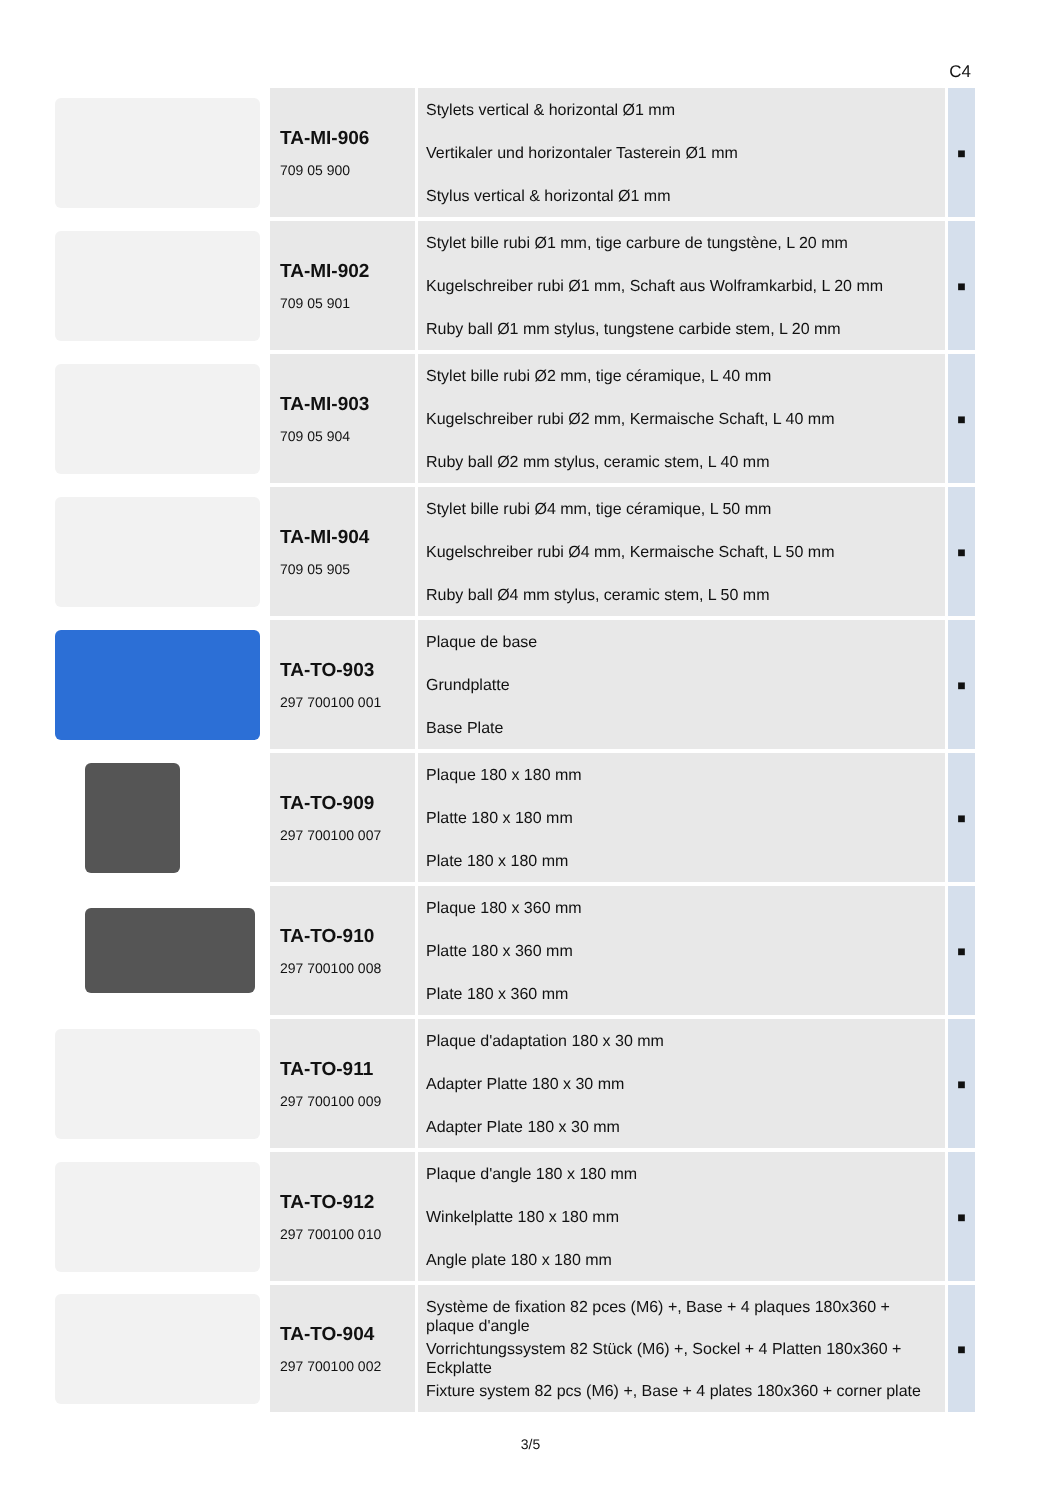C4
| | TA-MI-906 709 05 900 | Stylets vertical & horizontal Ø1 mm Vertikaler und horizontaler Tasterein Ø1 mm Stylus vertical & horizontal Ø1 mm | ■ |
| | TA-MI-902 709 05 901 | Stylet bille rubi Ø1 mm, tige carbure de tungstène, L 20 mm Kugelschreiber rubi Ø1 mm, Schaft aus Wolframkarbid, L 20 mm Ruby ball Ø1 mm stylus, tungstene carbide stem, L 20 mm | ■ |
| | TA-MI-903 709 05 904 | Stylet bille rubi Ø2 mm, tige céramique, L 40 mm Kugelschreiber rubi Ø2 mm, Kermaische Schaft, L 40 mm Ruby ball Ø2 mm stylus, ceramic stem, L 40 mm | ■ |
| | TA-MI-904 709 05 905 | Stylet bille rubi Ø4 mm, tige céramique, L 50 mm Kugelschreiber rubi Ø4 mm, Kermaische Schaft, L 50 mm Ruby ball Ø4 mm stylus, ceramic stem, L 50 mm | ■ |
| | TA-TO-903 297 700100 001 | Plaque de base Grundplatte Base Plate | ■ |
| | TA-TO-909 297 700100 007 | Plaque 180 x 180 mm Platte 180 x 180 mm Plate 180 x 180 mm | ■ |
| | TA-TO-910 297 700100 008 | Plaque 180 x 360 mm Platte 180 x 360 mm Plate 180 x 360 mm | ■ |
| | TA-TO-911 297 700100 009 | Plaque d'adaptation 180 x 30 mm Adapter Platte 180 x 30 mm Adapter Plate 180 x 30 mm | ■ |
| | TA-TO-912 297 700100 010 | Plaque d'angle 180 x 180 mm Winkelplatte 180 x 180 mm Angle plate 180 x 180 mm | ■ |
| | TA-TO-904 297 700100 002 | Système de fixation 82 pces (M6) +, Base + 4 plaques 180x360 + plaque d'angle Vorrichtungssystem 82 Stück (M6) +, Sockel + 4 Platten 180x360 + Eckplatte Fixture system 82 pcs (M6) +, Base + 4 plates 180x360 + corner plate | ■ |
3/5